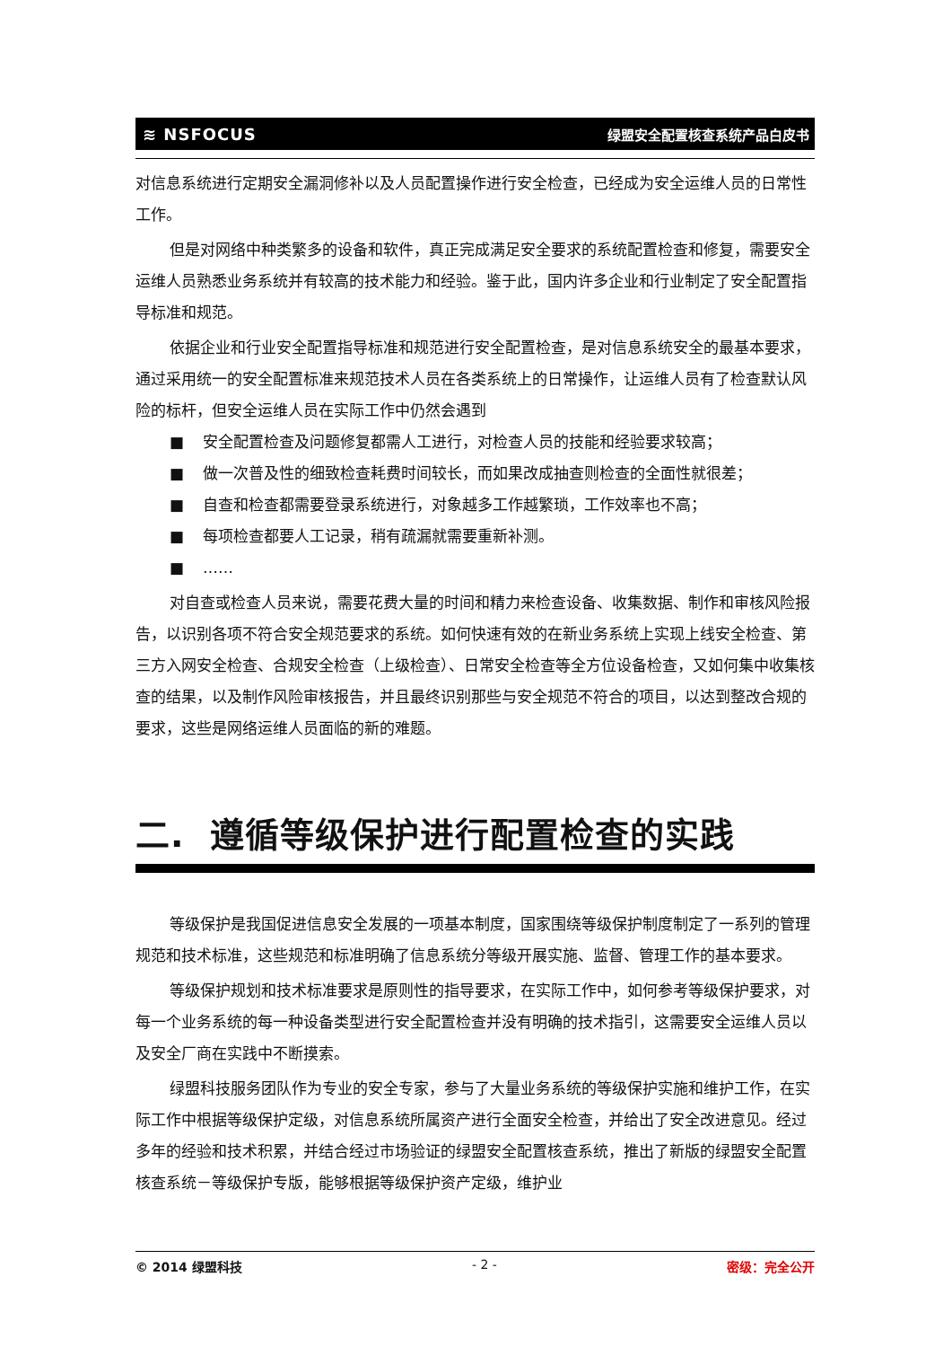≋ NSFOCUS 绿盟安全配置核查系统产品白皮书
对信息系统进行定期安全漏洞修补以及人员配置操作进行安全检查，已经成为安全运维人员的日常性工作。
但是对网络中种类繁多的设备和软件，真正完成满足安全要求的系统配置检查和修复，需要安全运维人员熟悉业务系统并有较高的技术能力和经验。鉴于此，国内许多企业和行业制定了安全配置指导标准和规范。
依据企业和行业安全配置指导标准和规范进行安全配置检查，是对信息系统安全的最基本要求，通过采用统一的安全配置标准来规范技术人员在各类系统上的日常操作，让运维人员有了检查默认风险的标杆，但安全运维人员在实际工作中仍然会遇到
■ 安全配置检查及问题修复都需人工进行，对检查人员的技能和经验要求较高；
■ 做一次普及性的细致检查耗费时间较长，而如果改成抽查则检查的全面性就很差；
■ 自查和检查都需要登录系统进行，对象越多工作越繁琐，工作效率也不高；
■ 每项检查都要人工记录，稍有疏漏就需要重新补测。
■ ……
对自查或检查人员来说，需要花费大量的时间和精力来检查设备、收集数据、制作和审核风险报告，以识别各项不符合安全规范要求的系统。如何快速有效的在新业务系统上实现上线安全检查、第三方入网安全检查、合规安全检查（上级检查）、日常安全检查等全方位设备检查，又如何集中收集核查的结果，以及制作风险审核报告，并且最终识别那些与安全规范不符合的项目，以达到整改合规的要求，这些是网络运维人员面临的新的难题。
二. 遵循等级保护进行配置检查的实践
等级保护是我国促进信息安全发展的一项基本制度，国家围绕等级保护制度制定了一系列的管理规范和技术标准，这些规范和标准明确了信息系统分等级开展实施、监督、管理工作的基本要求。
等级保护规划和技术标准要求是原则性的指导要求，在实际工作中，如何参考等级保护要求，对每一个业务系统的每一种设备类型进行安全配置检查并没有明确的技术指引，这需要安全运维人员以及安全厂商在实践中不断摸索。
绿盟科技服务团队作为专业的安全专家，参与了大量业务系统的等级保护实施和维护工作，在实际工作中根据等级保护定级，对信息系统所属资产进行全面安全检查，并给出了安全改进意见。经过多年的经验和技术积累，并结合经过市场验证的绿盟安全配置核查系统，推出了新版的绿盟安全配置核查系统－等级保护专版，能够根据等级保护资产定级，维护业
© 2014 绿盟科技 - 2 - 密级：完全公开